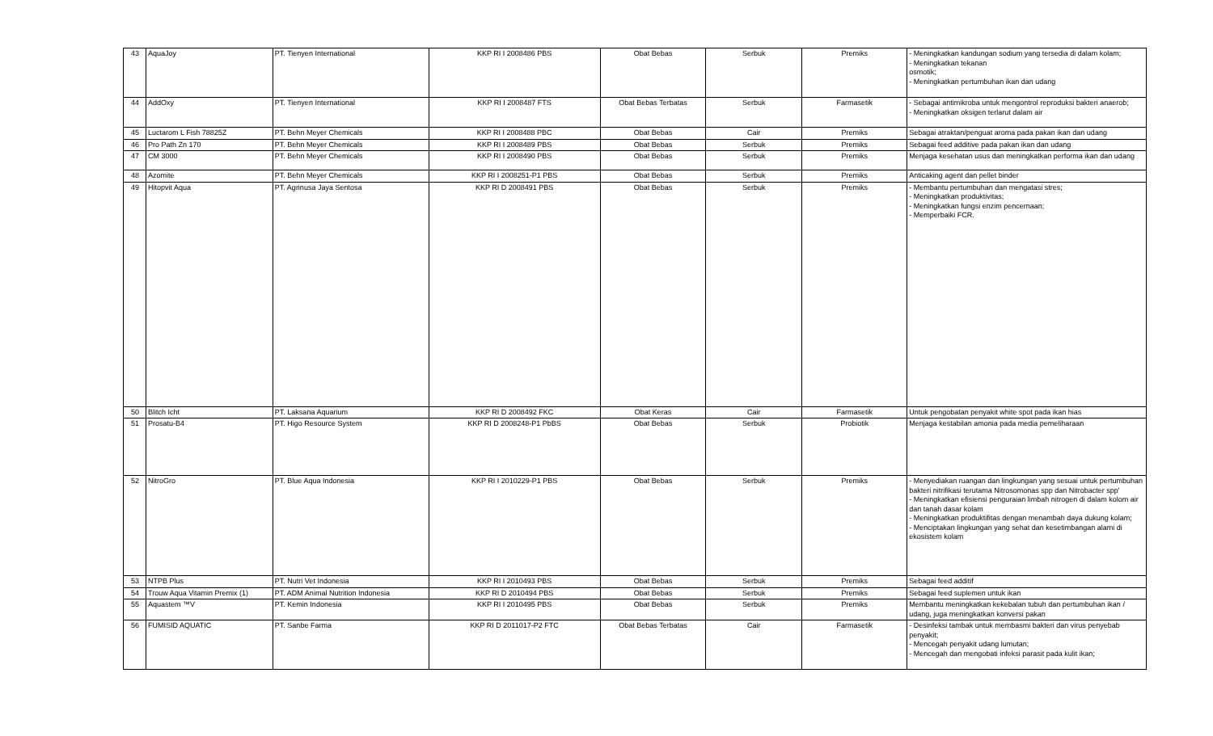| 43 | AquaJoy | PT. Tienyen International | KKP RI I 2008486 PBS | Obat Bebas | Serbuk | Premiks | - Meningkatkan kandungan sodium yang tersedia di dalam kolam; - Meningkatkan tekanan osmotik; - Meningkatkan pertumbuhan ikan dan udang |
| 44 | AddOxy | PT. Tienyen International | KKP RI I 2008487 FTS | Obat Bebas Terbatas | Serbuk | Farmasetik | - Sebagai antimikroba untuk mengontrol reproduksi bakteri anaerob; - Meningkatkan oksigen terlarut dalam air |
| 45 | Luctarom L Fish 78825Z | PT. Behn Meyer Chemicals | KKP RI I 2008488 PBC | Obat Bebas | Cair | Premiks | Sebagai atraktan/penguat aroma pada pakan ikan dan udang |
| 46 | Pro Path Zn 170 | PT. Behn Meyer Chemicals | KKP RI I 2008489 PBS | Obat Bebas | Serbuk | Premiks | Sebagai feed additive pada pakan ikan dan udang |
| 47 | CM 3000 | PT. Behn Meyer Chemicals | KKP RI I 2008490 PBS | Obat Bebas | Serbuk | Premiks | Menjaga kesehatan usus dan meningkatkan performa ikan dan udang |
| 48 | Azomite | PT. Behn Meyer Chemicals | KKP RI I 2008251-P1 PBS | Obat Bebas | Serbuk | Premiks | Anticaking agent dan pellet binder |
| 49 | Hitopvit Aqua | PT. Agrinusa Jaya Sentosa | KKP RI D 2008491 PBS | Obat Bebas | Serbuk | Premiks | - Membantu pertumbuhan dan mengatasi stres; - Meningkatkan produktivitas; - Meningkatkan fungsi enzim pencernaan; - Memperbaiki FCR. |
| 50 | Blitch Icht | PT. Laksana Aquarium | KKP RI D 2008492 FKC | Obat Keras | Cair | Farmasetik | Untuk pengobatan penyakit white spot pada ikan hias |
| 51 | Prosatu-B4 | PT. Higo Resource System | KKP RI D 2008248-P1 PbBS | Obat Bebas | Serbuk | Probiotik | Menjaga kestabilan amonia pada media pemeliharaan |
| 52 | NitroGro | PT. Blue Aqua Indonesia | KKP RI I 2010229-P1 PBS | Obat Bebas | Serbuk | Premiks | - Menyediakan ruangan dan lingkungan yang sesuai untuk pertumbuhan bakteri nitrifikasi terutama Nitrosomonas spp dan Nitrobacter spp' - Meningkatkan efisiensi penguraian limbah nitrogen di dalam kolom air dan tanah dasar kolam - Meningkatkan produktifitas dengan menambah daya dukung kolam; - Menciptakan lingkungan yang sehat dan kesetimbangan alami di ekosistem kolam |
| 53 | NTPB Plus | PT. Nutri Vet Indonesia | KKP RI I 2010493 PBS | Obat Bebas | Serbuk | Premiks | Sebagai feed additif |
| 54 | Trouw Aqua Vitamin Premix (1) | PT. ADM Animal Nutrition Indonesia | KKP RI D 2010494 PBS | Obat Bebas | Serbuk | Premiks | Sebagai feed suplemen untuk ikan |
| 55 | Aquastem ™V | PT. Kemin Indonesia | KKP RI I 2010495 PBS | Obat Bebas | Serbuk | Premiks | Membantu meningkatkan kekebalan tubuh dan pertumbuhan ikan / udang, juga meningkatkan konversi pakan |
| 56 | FUMISID AQUATIC | PT. Sanbe Farma | KKP RI D 2011017-P2 FTC | Obat Bebas Terbatas | Cair | Farmasetik | - Desinfeksi tambak untuk membasmi bakteri dan virus penyebab penyakit; - Mencegah penyakit udang lumutan; - Mencegah dan mengobati infeksi parasit pada kulit ikan; |